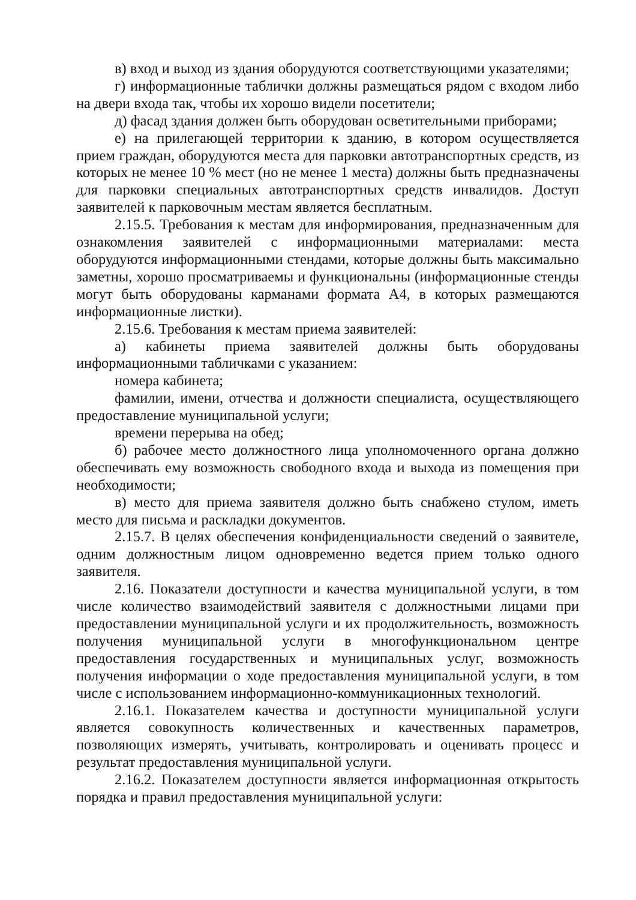в) вход и выход из здания оборудуются соответствующими указателями;
г) информационные таблички должны размещаться рядом с входом либо на двери входа так, чтобы их хорошо видели посетители;
д) фасад здания должен быть оборудован осветительными приборами;
е) на прилегающей территории к зданию, в котором осуществляется прием граждан, оборудуются места для парковки автотранспортных средств, из которых не менее 10 % мест (но не менее 1 места) должны быть предназначены для парковки специальных автотранспортных средств инвалидов. Доступ заявителей к парковочным местам является бесплатным.
2.15.5. Требования к местам для информирования, предназначенным для ознакомления заявителей с информационными материалами: места оборудуются информационными стендами, которые должны быть максимально заметны, хорошо просматриваемы и функциональны (информационные стенды могут быть оборудованы карманами формата А4, в которых размещаются информационные листки).
2.15.6. Требования к местам приема заявителей:
а) кабинеты приема заявителей должны быть оборудованы информационными табличками с указанием:
номера кабинета;
фамилии, имени, отчества и должности специалиста, осуществляющего предоставление муниципальной услуги;
времени перерыва на обед;
б) рабочее место должностного лица уполномоченного органа должно обеспечивать ему возможность свободного входа и выхода из помещения при необходимости;
в) место для приема заявителя должно быть снабжено стулом, иметь место для письма и раскладки документов.
2.15.7. В целях обеспечения конфиденциальности сведений о заявителе, одним должностным лицом одновременно ведется прием только одного заявителя.
2.16. Показатели доступности и качества муниципальной услуги, в том числе количество взаимодействий заявителя с должностными лицами при предоставлении муниципальной услуги и их продолжительность, возможность получения муниципальной услуги в многофункциональном центре предоставления государственных и муниципальных услуг, возможность получения информации о ходе предоставления муниципальной услуги, в том числе с использованием информационно-коммуникационных технологий.
2.16.1. Показателем качества и доступности муниципальной услуги является совокупность количественных и качественных параметров, позволяющих измерять, учитывать, контролировать и оценивать процесс и результат предоставления муниципальной услуги.
2.16.2. Показателем доступности является информационная открытость порядка и правил предоставления муниципальной услуги: